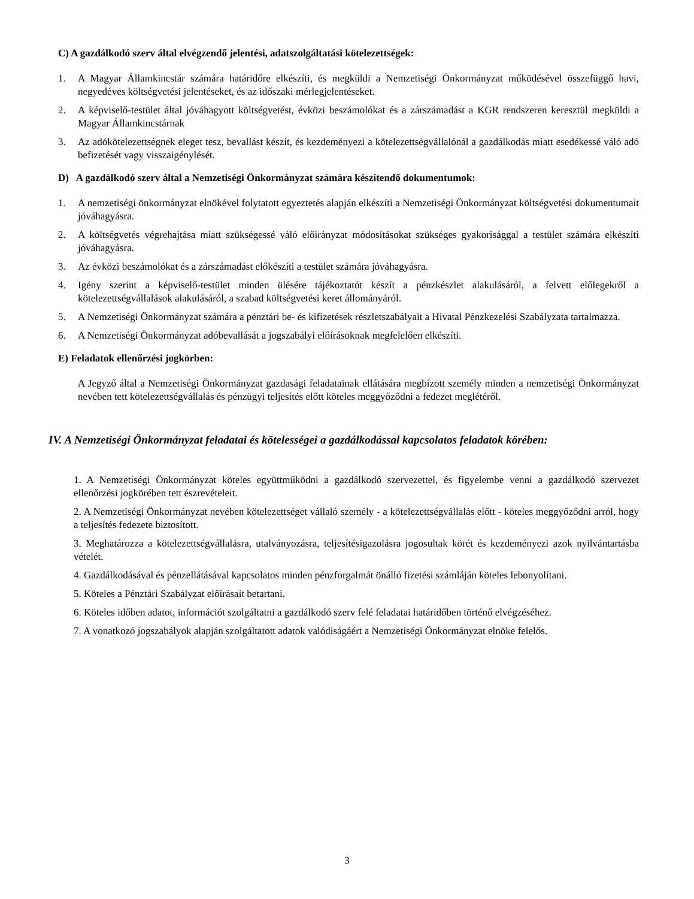C) A gazdálkodó szerv által elvégzendő jelentési, adatszolgáltatási kötelezettségek:
1. A Magyar Államkincstár számára határidőre elkészíti, és megküldi a Nemzetiségi Önkormányzat működésével összefüggő havi, negyedéves költségvetési jelentéseket, és az időszaki mérlegjelentéseket.
2. A képviselő-testület által jóváhagyott költségvetést, évközi beszámolókat és a zárszámadást a KGR rendszeren keresztül megküldi a Magyar Államkincstárnak
3. Az adókötelezettségnek eleget tesz, bevallást készít, és kezdeményezi a kötelezettségvállalónál a gazdálkodás miatt esedékessé váló adó befizetését vagy visszaigénylését.
D) A gazdálkodó szerv által a Nemzetiségi Önkormányzat számára készítendő dokumentumok:
1. A nemzetiségi önkormányzat elnökével folytatott egyeztetés alapján elkészíti a Nemzetiségi Önkormányzat költségvetési dokumentumait jóváhagyásra.
2. A költségvetés végrehajtása miatt szükségessé váló előirányzat módosításokat szükséges gyakorisággal a testület számára elkészíti jóváhagyásra.
3. Az évközi beszámolókat és a zárszámadást előkészíti a testület számára jóváhagyásra.
4. Igény szerint a képviselő-testület minden ülésére tájékoztatót készít a pénzkészlet alakulásáról, a felvett előlegekről a kötelezettségvállalások alakulásáról, a szabad költségvetési keret állományáról.
5. A Nemzetiségi Önkormányzat számára a pénztári be- és kifizetések részletszabályait a Hivatal Pénzkezelési Szabályzata tartalmazza.
6. A Nemzetiségi Önkormányzat adóbevallását a jogszabályi előírásoknak megfelelően elkészíti.
E) Feladatok ellenőrzési jogkörben:
A Jegyző által a Nemzetiségi Önkormányzat gazdasági feladatainak ellátására megbízott személy minden a nemzetiségi Önkormányzat nevében tett kötelezettségvállalás és pénzügyi teljesítés előtt köteles meggyőződni a fedezet meglétéről.
IV. A Nemzetiségi Önkormányzat feladatai és kötelességei a gazdálkodással kapcsolatos feladatok körében:
1. A Nemzetiségi Önkormányzat köteles együttműködni a gazdálkodó szervezettel, és figyelembe venni a gazdálkodó szervezet ellenőrzési jogkörében tett észrevételeit.
2. A Nemzetiségi Önkormányzat nevében kötelezettséget vállaló személy - a kötelezettségvállalás előtt - köteles meggyőződni arról, hogy a teljesítés fedezete biztosított.
3. Meghatározza a kötelezettségvállalásra, utalványozásra, teljesítésigazolásra jogosultak körét és kezdeményezi azok nyilvántartásba vételét.
4. Gazdálkodásával és pénzellátásával kapcsolatos minden pénzforgalmát önálló fizetési számláján köteles lebonyolítani.
5. Köteles a Pénztári Szabályzat előírásait betartani.
6. Köteles időben adatot, információt szolgáltatni a gazdálkodó szerv felé feladatai határidőben történő elvégzéséhez.
7. A vonatkozó jogszabályok alapján szolgáltatott adatok valódiságáért a Nemzetiségi Önkormányzat elnöke felelős.
3